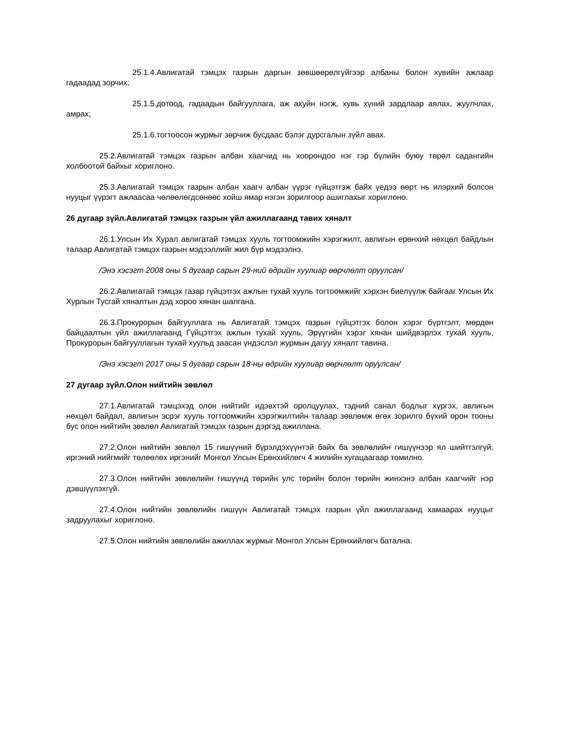25.1.4.Авлигатай тэмцэх газрын даргын зөвшөөрөлгүйгээр албаны болон хувийн ажлаар гадаадад зорчих;
25.1.5.дотоод, гадаадын байгууллага, аж ахуйн нэгж, хувь хүний зардлаар аялах, жуулчлах, амрах;
25.1.6.тогтоосон журмыг зөрчиж бусдаас бэлэг дурсгалын зүйл авах.
25.2.Авлигатай тэмцэх газрын албан хаагчид нь хоорондоо нэг гэр бүлийн буюу төрөл садангийн холбоотой байхыг хориглоно.
25.3.Авлигатай тэмцэх газрын албан хаагч албан үүрэг гүйцэтгэж байх үедээ өөрт нь илэрхий болсон нууцыг үүрэгт ажлаасаа чөлөөлөгдсөнөөс хойш ямар нэгэн зорилгоор ашиглахыг хориглоно.
26 дугаар зүйл.Авлигатай тэмцэх газрын үйл ажиллагаанд тавих хяналт
26.1.Улсын Их Хурал авлигатай тэмцэх хууль тогтоомжийн хэрэгжилт, авлигын ерөнхий нөхцөл байдлын талаар Авлигатай тэмцэх газрын мэдээллийг жил бүр мэдээлнэ.
/Энэ хэсэгт 2008 оны 5 дугаар сарын 29-ний өдрийн хуулиар өөрчлөлт оруулсан/
26.2.Авлигатай тэмцэх газар гүйцэтгэх ажлын тухай хууль тогтоомжийг хэрхэн биелүүлж байгааг Улсын Их Хурлын Тусгай хяналтын дэд хороо хянан шалгана.
26.3.Прокурорын байгууллага нь Авлигатай тэмцэх газрын гүйцэтгэх болон хэрэг бүртгэлт, мөрдөн байцаалтын үйл ажиллагаанд Гүйцэтгэх ажлын тухай хууль, Эрүүгийн хэрэг хянан шийдвэрлэх тухай хууль, Прокурорын байгууллагын тухай хуульд заасан үндэслэл журмын дагуу хяналт тавина.
/Энэ хэсэгт 2017 оны 5 дугаар сарын 18-ны өдрийн хуулиар өөрчлөлт оруулсан/
27 дугаар зүйл.Олон нийтийн зөвлөл
27.1.Авлигатай тэмцэхэд олон нийтийг идэвхтэй оролцуулах, тэдний санал бодлыг хүргэх, авлигын нөхцөл байдал, авлигын эсрэг хууль тогтоомжийн хэрэгжилтийн талаар зөвлөмж өгөх зорилго бүхий орон тооны бус олон нийтийн зөвлөл Авлигатай тэмцэх газрын дэргэд ажиллана.
27.2.Олон нийтийн зөвлөл 15 гишүүний бүрэлдэхүүнтэй байх ба зөвлөлийн гишүүнээр ял шийтгэлгүй, иргэний нийгмийг төлөөлөх иргэнийг Монгол Улсын Ерөнхийлөгч 4 жилийн хугацаагаар томилно.
27.3.Олон нийтийн зөвлөлийн гишүүнд төрийн улс төрийн болон төрийн жинхэнэ албан хаагчийг нэр дэвшүүлэхгүй.
27.4.Олон нийтийн зөвлөлийн гишүүн Авлигатай тэмцэх газрын үйл ажиллагаанд хамаарах нууцыг задруулахыг хориглоно.
27.5.Олон нийтийн зөвлөлийн ажиллах журмыг Монгол Улсын Ерөнхийлөгч батална.